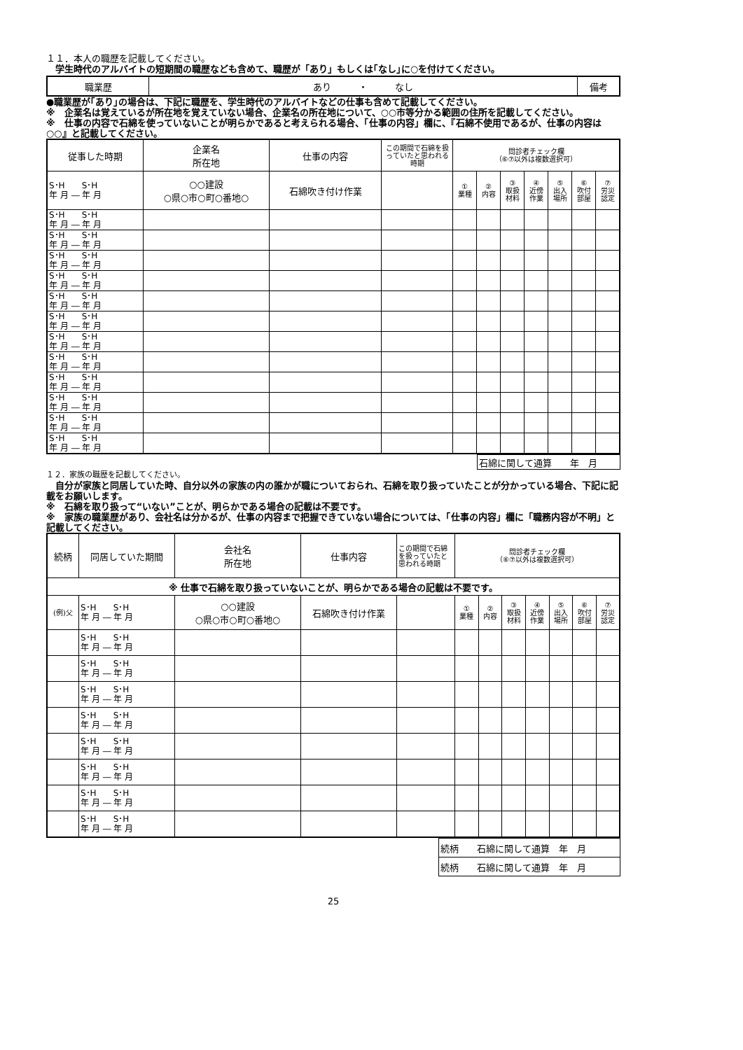１１．本人の職歴を記載してください。
　学生時代のアルバイトの短期間の職歴なども含めて、職歴が「あり」もしくは｢なし｣に○を付けてください。
| 職業歴 | あり ・ なし | 備考 |
●職業歴が｢あり｣の場合は、下記に職歴を、学生時代のアルバイトなどの仕事も含めて記載してください。
※　企業名は覚えているが所在地を覚えていない場合、企業名の所在地について、○○市等分かる範囲の住所を記載してください。
※　仕事の内容で石綿を使っていないことが明らかであると考えられる場合、「仕事の内容」欄に、『石綿不使用であるが、仕事の内容は○○』と記載してください。
| 従事した時期 | 企業名 所在地 | 仕事の内容 | この期間で石綿を扱っていたと思われる時期 | 問診者チェック欄 （⑥⑦以外は複数選択可） | | | | | | |
| --- | --- | --- | --- | --- | --- | --- | --- | --- | --- | --- |
| S･H S･H 年 月 ― 年 月 | ○○建設 ○県○市○町○番地○ | 石綿吹き付け作業 | | ① 業種 | ② 内容 | ③ 取扱材料 | ④ 近傍作業 | ⑤ 出入場所 | ⑥ 吹付部屋 | ⑦ 労災認定 |
| S･H S･H 年 月 ― 年 月 | | | | | | | | | | |
| S･H S･H 年 月 ― 年 月 | | | | | | | | | | |
| S･H S･H 年 月 ― 年 月 | | | | | | | | | | |
| S･H S･H 年 月 ― 年 月 | | | | | | | | | | |
| S･H S･H 年 月 ― 年 月 | | | | | | | | | | |
| S･H S･H 年 月 ― 年 月 | | | | | | | | | | |
| S･H S･H 年 月 ― 年 月 | | | | | | | | | | |
| S･H S･H 年 月 ― 年 月 | | | | | | | | | | |
| S･H S･H 年 月 ― 年 月 | | | | | | | | | | |
| S･H S･H 年 月 ― 年 月 | | | | | | | | | | |
| S･H S･H 年 月 ― 年 月 | | | | | | | | | | |
| S･H S･H 年 月 ― 年 月 | | | | | | | | | | |
| 石綿に関して通算 年 月 |
１２．家族の職歴を記載してください。
　自分が家族と同居していた時、自分以外の家族の内の誰かが職についておられ、石綿を取り扱っていたことが分かっている場合、下記に記載をお願いします。
※　石綿を取り扱って“いない”ことが、明らかである場合の記載は不要です。
※　家族の職業歴があり、会社名は分かるが、仕事の内容まで把握できていない場合については、「仕事の内容」欄に「職務内容が不明」と記載してください。
| 続柄 | 同居していた期間 | 会社名 所在地 | 仕事内容 | この期間で石綿を扱っていたと思われる時期 | 問診者チェック欄 （⑥⑦以外は複数選択可） | | | | | | |
| --- | --- | --- | --- | --- | --- | --- | --- | --- | --- | --- | --- |
| ※ 仕事で石綿を取り扱っていないことが、明らかである場合の記載は不要です。 | | | | | | | | | | | |
| (例)父 | S･H S･H 年 月 ― 年 月 | ○○建設 ○県○市○町○番地○ | 石綿吹き付け作業 | | ① 業種 | ② 内容 | ③ 取扱材料 | ④ 近傍作業 | ⑤ 出入場所 | ⑥ 吹付部屋 | ⑦ 労災認定 |
| | S･H S･H 年 月 ― 年 月 | | | | | | | | | | |
| | S･H S･H 年 月 ― 年 月 | | | | | | | | | | |
| | S･H S･H 年 月 ― 年 月 | | | | | | | | | | |
| | S･H S･H 年 月 ― 年 月 | | | | | | | | | | |
| | S･H S･H 年 月 ― 年 月 | | | | | | | | | | |
| | S･H S･H 年 月 ― 年 月 | | | | | | | | | | |
| | S･H S･H 年 月 ― 年 月 | | | | | | | | | | |
| | S･H S･H 年 月 ― 年 月 | | | | | | | | | | |
| 続柄 石綿に関して通算 年 月 |
| 続柄 石綿に関して通算 年 月 |
25